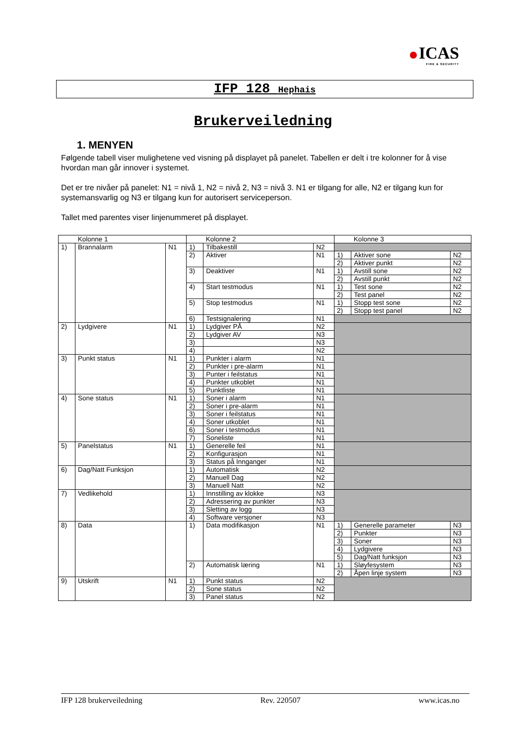ICAS
FIRE & SECURITY
IFP 128 Hephais
Brukerveiledning
1. MENYEN
Følgende tabell viser mulighetene ved visning på displayet på panelet. Tabellen er delt i tre kolonner for å vise hvordan man går innover i systemet.
Det er tre nivåer på panelet: N1 = nivå 1, N2 = nivå 2, N3 = nivå 3. N1 er tilgang for alle, N2 er tilgang kun for systemansvarlig og N3 er tilgang kun for autorisert serviceperson.
Tallet med parentes viser linjenummeret på displayet.
| Kolonne 1 | | | Kolonne 2 | | | Kolonne 3 | | |
| 1) | Brannalarm | N1 | 1) | Tilbakestill | N2 | | | |
| | | | 2) | Aktiver | N1 | 1) | Aktiver sone | N2 |
| | | | | | | 2) | Aktiver punkt | N2 |
| | | | 3) | Deaktiver | N1 | 1) | Avstill sone | N2 |
| | | | | | | 2) | Avstill punkt | N2 |
| | | | 4) | Start testmodus | N1 | 1) | Test sone | N2 |
| | | | | | | 2) | Test panel | N2 |
| | | | 5) | Stop testmodus | N1 | 1) | Stopp test sone | N2 |
| | | | | | | 2) | Stopp test panel | N2 |
| | | | 6) | Testsignalering | N1 | | | |
| 2) | Lydgivere | N1 | 1) | Lydgiver PÅ | N2 | | | |
| | | | 2) | Lydgiver AV | N3 | | | |
| | | | 3) | | N3 | | | |
| | | | 4) | | N2 | | | |
| 3) | Punkt status | N1 | 1) | Punkter i alarm | N1 | | | |
| | | | 2) | Punkter i pre-alarm | N1 | | | |
| | | | 3) | Punter i feilstatus | N1 | | | |
| | | | 4) | Punkter utkoblet | N1 | | | |
| | | | 5) | Punktliste | N1 | | | |
| 4) | Sone status | N1 | 1) | Soner i alarm | N1 | | | |
| | | | 2) | Soner i pre-alarm | N1 | | | |
| | | | 3) | Soner i feilstatus | N1 | | | |
| | | | 4) | Soner utkoblet | N1 | | | |
| | | | 6) | Soner i testmodus | N1 | | | |
| | | | 7) | Soneliste | N1 | | | |
| 5) | Panelstatus | N1 | 1) | Generelle feil | N1 | | | |
| | | | 2) | Konfigurasjon | N1 | | | |
| | | | 3) | Status på Innganger | N1 | | | |
| 6) | Dag/Natt Funksjon | | 1) | Automatisk | N2 | | | |
| | | | 2) | Manuell Dag | N2 | | | |
| | | | 3) | Manuell Natt | N2 | | | |
| 7) | Vedlikehold | | 1) | Innstilling av klokke | N3 | | | |
| | | | 2) | Adressering av punkter | N3 | | | |
| | | | 3) | Sletting av logg | N3 | | | |
| | | | 4) | Software versjoner | N3 | | | |
| 8) | Data | | 1) | Data modifikasjon | N1 | 1) | Generelle parameter | N3 |
| | | | | | | 2) | Punkter | N3 |
| | | | | | | 3) | Soner | N3 |
| | | | | | | 4) | Lydgivere | N3 |
| | | | | | | 5) | Dag/Natt funksjon | N3 |
| | | | 2) | Automatisk læring | N1 | 1) | Sløyfesystem | N3 |
| | | | | | | 2) | Åpen linje system | N3 |
| 9) | Utskrift | N1 | 1) | Punkt status | N2 | | | |
| | | | 2) | Sone status | N2 | | | |
| | | | 3) | Panel status | N2 | | | |
IFP 128 brukerveiledning Rev. 220507 www.icas.no